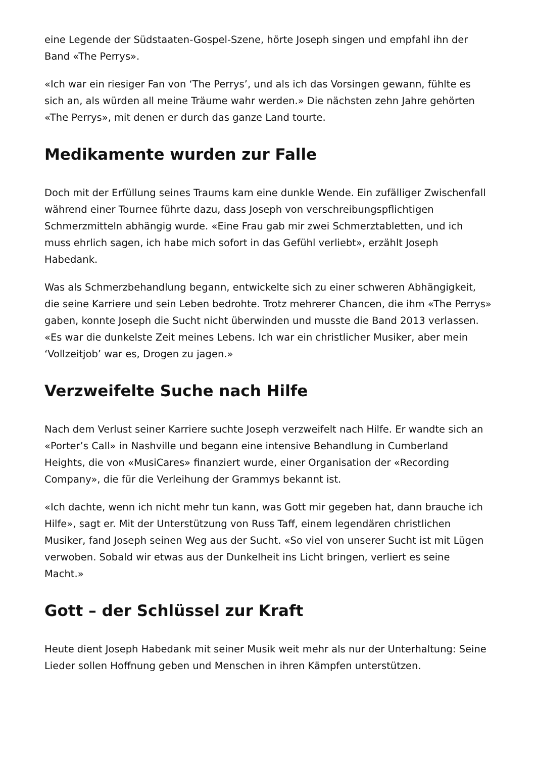eine Legende der Südstaaten-Gospel-Szene, hörte Joseph singen und empfahl ihn der Band «The Perrys».
«Ich war ein riesiger Fan von ‘The Perrys’, und als ich das Vorsingen gewann, fühlte es sich an, als würden all meine Träume wahr werden.» Die nächsten zehn Jahre gehörten «The Perrys», mit denen er durch das ganze Land tourte.
Medikamente wurden zur Falle
Doch mit der Erfüllung seines Traums kam eine dunkle Wende. Ein zufälliger Zwischenfall während einer Tournee führte dazu, dass Joseph von verschreibungspflichtigen Schmerzmitteln abhängig wurde. «Eine Frau gab mir zwei Schmerztabletten, und ich muss ehrlich sagen, ich habe mich sofort in das Gefühl verliebt», erzählt Joseph Habedank.
Was als Schmerzbehandlung begann, entwickelte sich zu einer schweren Abhängigkeit, die seine Karriere und sein Leben bedrohte. Trotz mehrerer Chancen, die ihm «The Perrys» gaben, konnte Joseph die Sucht nicht überwinden und musste die Band 2013 verlassen. «Es war die dunkelste Zeit meines Lebens. Ich war ein christlicher Musiker, aber mein ‘Vollzeitjob’ war es, Drogen zu jagen.»
Verzweifelte Suche nach Hilfe
Nach dem Verlust seiner Karriere suchte Joseph verzweifelt nach Hilfe. Er wandte sich an «Porter’s Call» in Nashville und begann eine intensive Behandlung in Cumberland Heights, die von «MusiCares» finanziert wurde, einer Organisation der «Recording Company», die für die Verleihung der Grammys bekannt ist.
«Ich dachte, wenn ich nicht mehr tun kann, was Gott mir gegeben hat, dann brauche ich Hilfe», sagt er. Mit der Unterstützung von Russ Taff, einem legendären christlichen Musiker, fand Joseph seinen Weg aus der Sucht. «So viel von unserer Sucht ist mit Lügen verwoben. Sobald wir etwas aus der Dunkelheit ins Licht bringen, verliert es seine Macht.»
Gott – der Schlüssel zur Kraft
Heute dient Joseph Habedank mit seiner Musik weit mehr als nur der Unterhaltung: Seine Lieder sollen Hoffnung geben und Menschen in ihren Kämpfen unterstützen.